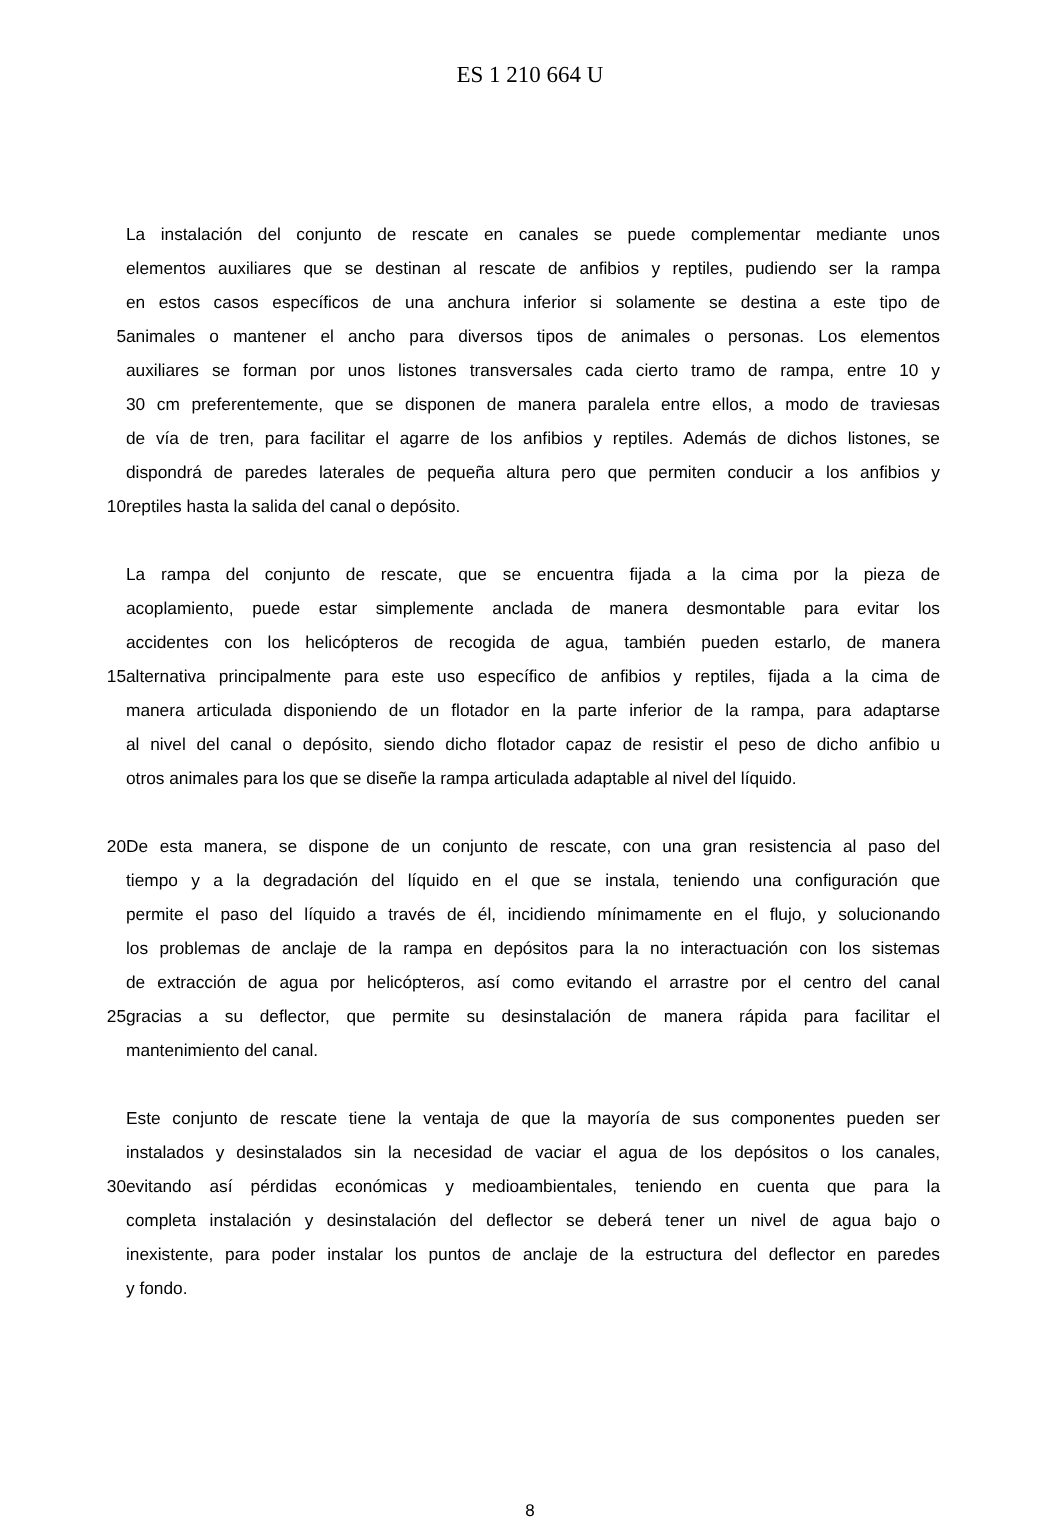ES 1 210 664 U
La instalación del conjunto de rescate en canales se puede complementar mediante unos
elementos auxiliares que se destinan al rescate de anfibios y reptiles, pudiendo ser la rampa
en estos casos específicos de una anchura inferior si solamente se destina a este tipo de
5 animales o mantener el ancho para diversos tipos de animales o personas. Los elementos
auxiliares se forman por unos listones transversales cada cierto tramo de rampa, entre 10 y
30 cm preferentemente, que se disponen de manera paralela entre ellos, a modo de traviesas
de vía de tren, para facilitar el agarre de los anfibios y reptiles. Además de dichos listones, se
dispondrá de paredes laterales de pequeña altura pero que permiten conducir a los anfibios y
10 reptiles hasta la salida del canal o depósito.
La rampa del conjunto de rescate, que se encuentra fijada a la cima por la pieza de
acoplamiento, puede estar simplemente anclada de manera desmontable para evitar los
accidentes con los helicópteros de recogida de agua, también pueden estarlo, de manera
15 alternativa principalmente para este uso específico de anfibios y reptiles, fijada a la cima de
manera articulada disponiendo de un flotador en la parte inferior de la rampa, para adaptarse
al nivel del canal o depósito, siendo dicho flotador capaz de resistir el peso de dicho anfibio u
otros animales para los que se diseñe la rampa articulada adaptable al nivel del líquido.
20 De esta manera, se dispone de un conjunto de rescate, con una gran resistencia al paso del
tiempo y a la degradación del líquido en el que se instala, teniendo una configuración que
permite el paso del líquido a través de él, incidiendo mínimamente en el flujo, y solucionando
los problemas de anclaje de la rampa en depósitos para la no interactuación con los sistemas
de extracción de agua por helicópteros, así como evitando el arrastre por el centro del canal
25 gracias a su deflector, que permite su desinstalación de manera rápida para facilitar el
mantenimiento del canal.
Este conjunto de rescate tiene la ventaja de que la mayoría de sus componentes pueden ser
instalados y desinstalados sin la necesidad de vaciar el agua de los depósitos o los canales,
30 evitando así pérdidas económicas y medioambientales, teniendo en cuenta que para la
completa instalación y desinstalación del deflector se deberá tener un nivel de agua bajo o
inexistente, para poder instalar los puntos de anclaje de la estructura del deflector en paredes
y fondo.
8